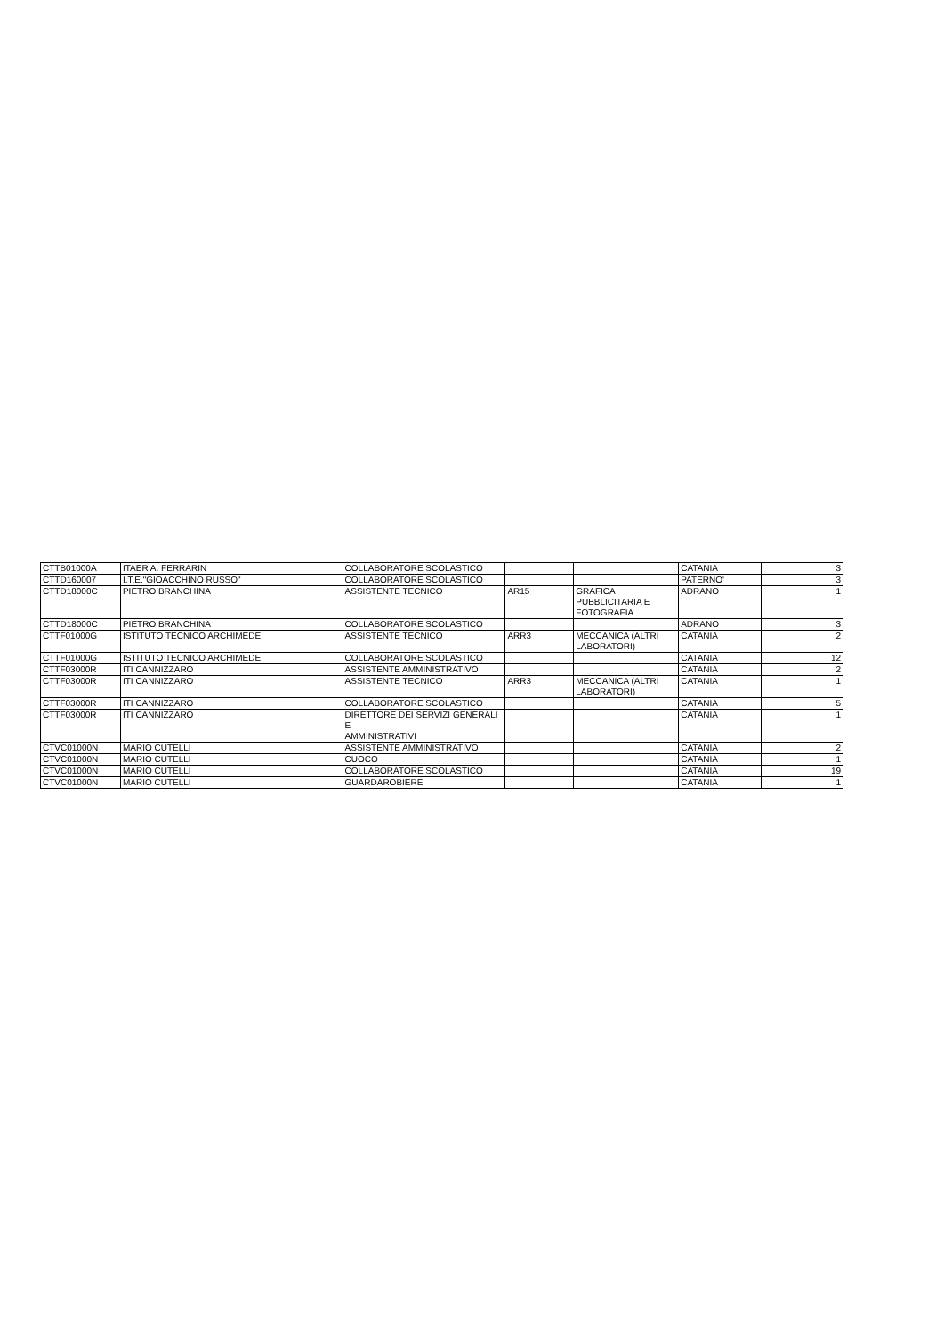| CTTB01000A | ITAER A. FERRARIN | COLLABORATORE SCOLASTICO | | | CATANIA | 3 |
| CTTD160007 | I.T.E."GIOACCHINO RUSSO" | COLLABORATORE SCOLASTICO | | | PATERNO' | 3 |
| CTTD18000C | PIETRO BRANCHINA | ASSISTENTE TECNICO | AR15 | GRAFICA PUBBLICITARIA E FOTOGRAFIA | ADRANO | 1 |
| CTTD18000C | PIETRO BRANCHINA | COLLABORATORE SCOLASTICO | | | ADRANO | 3 |
| CTTF01000G | ISTITUTO TECNICO ARCHIMEDE | ASSISTENTE TECNICO | ARR3 | MECCANICA (ALTRI LABORATORI) | CATANIA | 2 |
| CTTF01000G | ISTITUTO TECNICO ARCHIMEDE | COLLABORATORE SCOLASTICO | | | CATANIA | 12 |
| CTTF03000R | ITI CANNIZZARO | ASSISTENTE AMMINISTRATIVO | | | CATANIA | 2 |
| CTTF03000R | ITI CANNIZZARO | ASSISTENTE TECNICO | ARR3 | MECCANICA (ALTRI LABORATORI) | CATANIA | 1 |
| CTTF03000R | ITI CANNIZZARO | COLLABORATORE SCOLASTICO | | | CATANIA | 5 |
| CTTF03000R | ITI CANNIZZARO | DIRETTORE DEI SERVIZI GENERALI E AMMINISTRATIVI | | | CATANIA | 1 |
| CTVC01000N | MARIO CUTELLI | ASSISTENTE AMMINISTRATIVO | | | CATANIA | 2 |
| CTVC01000N | MARIO CUTELLI | CUOCO | | | CATANIA | 1 |
| CTVC01000N | MARIO CUTELLI | COLLABORATORE SCOLASTICO | | | CATANIA | 19 |
| CTVC01000N | MARIO CUTELLI | GUARDAROBIERE | | | CATANIA | 1 |